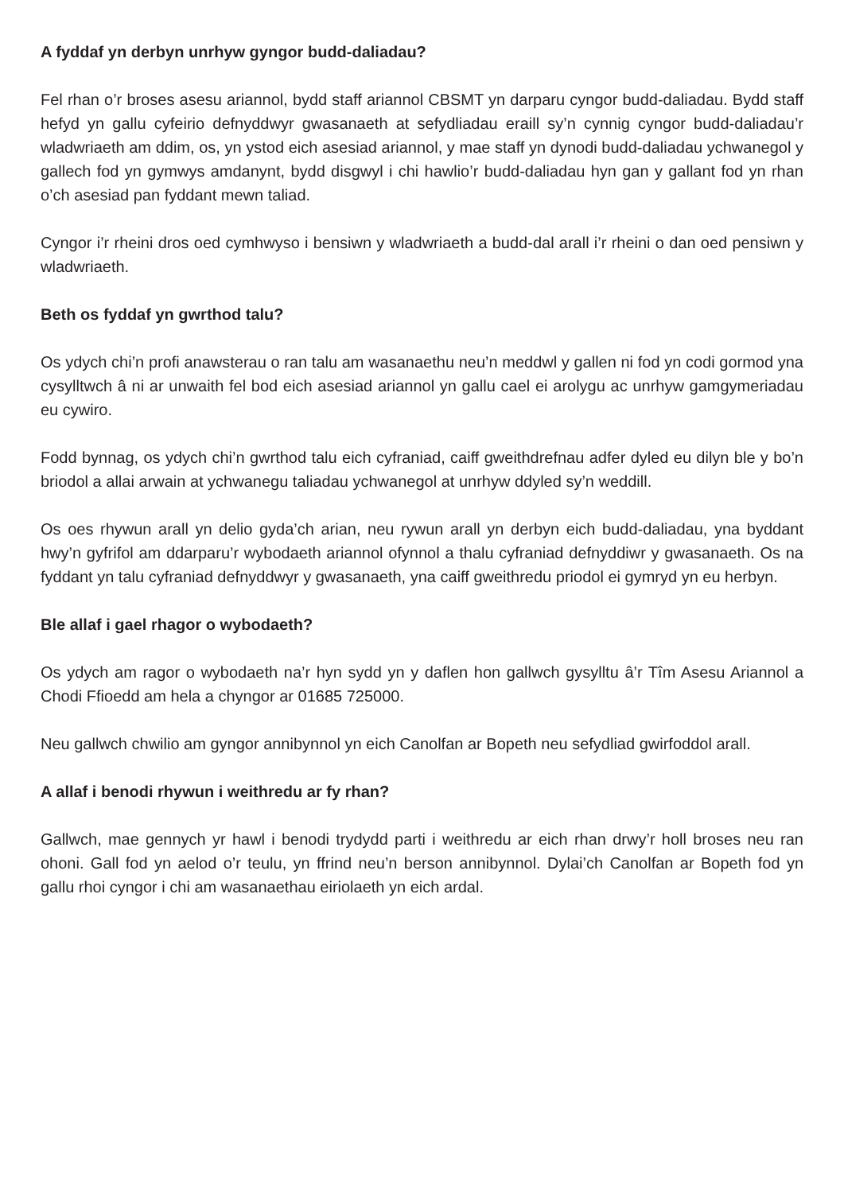A fyddaf yn derbyn unrhyw gyngor budd-daliadau?
Fel rhan o’r broses asesu ariannol, bydd staff ariannol CBSMT yn darparu cyngor budd-daliadau. Bydd staff hefyd yn gallu cyfeirio defnyddwyr gwasanaeth at sefydliadau eraill sy’n cynnig cyngor budd-daliadau’r wladwriaeth am ddim, os, yn ystod eich asesiad ariannol, y mae staff yn dynodi budd-daliadau ychwanegol y gallech fod yn gymwys amdanynt, bydd disgwyl i chi hawlio’r budd-daliadau hyn gan y gallant fod yn rhan o’ch asesiad pan fyddant mewn taliad.
Cyngor i’r rheini dros oed cymhwyso i bensiwn y wladwriaeth a budd-dal arall i’r rheini o dan oed pensiwn y wladwriaeth.
Beth os fyddaf yn gwrthod talu?
Os ydych chi’n profi anawsterau o ran talu am wasanaethu neu’n meddwl y gallen ni fod yn codi gormod yna cysylltwch â ni ar unwaith fel bod eich asesiad ariannol yn gallu cael ei arolygu ac unrhyw gamgymeriadau eu cywiro.
Fodd bynnag, os ydych chi’n gwrthod talu eich cyfraniad, caiff gweithdrefnau adfer dyled eu dilyn ble y bo’n briodol a allai arwain at ychwanegu taliadau ychwanegol at unrhyw ddyled sy’n weddill.
Os oes rhywun arall yn delio gyda’ch arian, neu rywun arall yn derbyn eich budd-daliadau, yna byddant hwy’n gyfrifol am ddarparu’r wybodaeth ariannol ofynnol a thalu cyfraniad defnyddiwr y gwasanaeth. Os na fyddant yn talu cyfraniad defnyddwyr y gwasanaeth, yna caiff gweithredu priodol ei gymryd yn eu herbyn.
Ble allaf i gael rhagor o wybodaeth?
Os ydych am ragor o wybodaeth na’r hyn sydd yn y daflen hon gallwch gysylltu â’r Tîm Asesu Ariannol a Chodi Ffioedd am hela a chyngor ar 01685 725000.
Neu gallwch chwilio am gyngor annibynnol yn eich Canolfan ar Bopeth neu sefydliad gwirfoddol arall.
A allaf i benodi rhywun i weithredu ar fy rhan?
Gallwch, mae gennych yr hawl i benodi trydydd parti i weithredu ar eich rhan drwy’r holl broses neu ran ohoni. Gall fod yn aelod o’r teulu, yn ffrind neu’n berson annibynnol. Dylai’ch Canolfan ar Bopeth fod yn gallu rhoi cyngor i chi am wasanaethau eiriolaeth yn eich ardal.